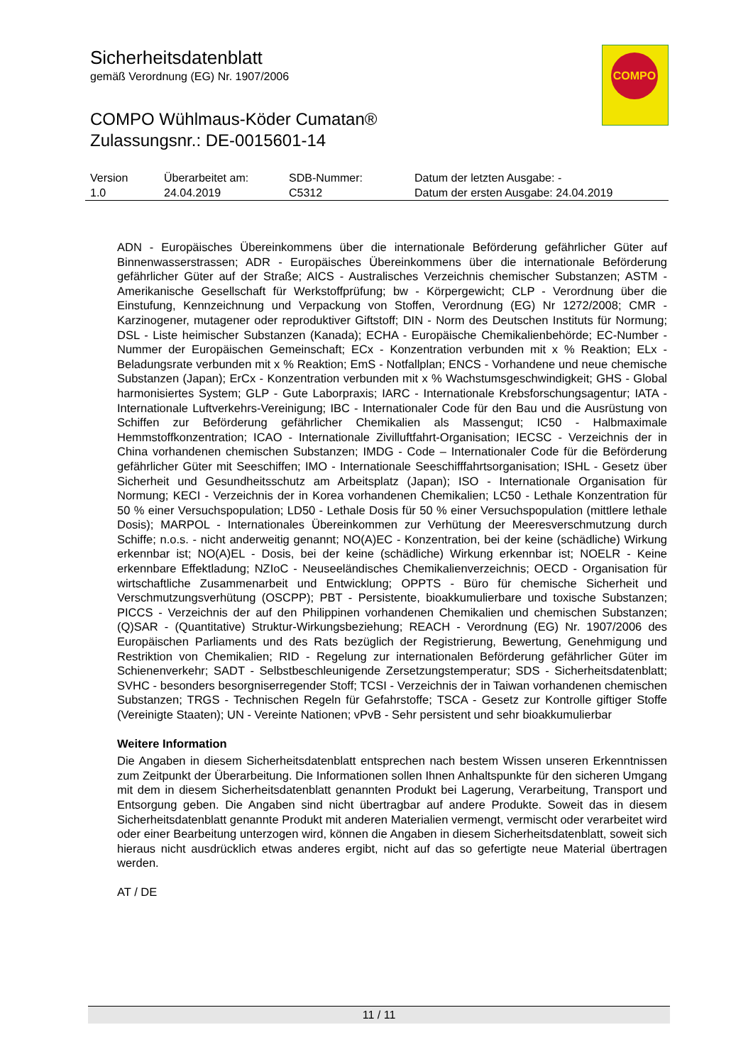Sicherheitsdatenblatt
gemäß Verordnung (EG) Nr. 1907/2006
COMPO Wühlmaus-Köder Cumatan®
Zulassungsnr.: DE-0015601-14
COMPO
| Version 1.0 | Überarbeitet am: 24.04.2019 | SDB-Nummer: C5312 | Datum der letzten Ausgabe: - Datum der ersten Ausgabe: 24.04.2019 |
ADN - Europäisches Übereinkommens über die internationale Beförderung gefährlicher Güter auf Binnenwasserstrassen; ADR - Europäisches Übereinkommens über die internationale Beförderung gefährlicher Güter auf der Straße; AICS - Australisches Verzeichnis chemischer Substanzen; ASTM - Amerikanische Gesellschaft für Werkstoffprüfung; bw - Körpergewicht; CLP - Verordnung über die Einstufung, Kennzeichnung und Verpackung von Stoffen, Verordnung (EG) Nr 1272/2008; CMR - Karzinogener, mutagener oder reproduktiver Giftstoff; DIN - Norm des Deutschen Instituts für Normung; DSL - Liste heimischer Substanzen (Kanada); ECHA - Europäische Chemikalienbehörde; EC-Number - Nummer der Europäischen Gemeinschaft; ECx - Konzentration verbunden mit x % Reaktion; ELx - Beladungsrate verbunden mit x % Reaktion; EmS - Notfallplan; ENCS - Vorhandene und neue chemische Substanzen (Japan); ErCx - Konzentration verbunden mit x % Wachstumsgeschwindigkeit; GHS - Global harmonisiertes System; GLP - Gute Laborpraxis; IARC - Internationale Krebsforschungsagentur; IATA - Internationale Luftverkehrs-Vereinigung; IBC - Internationaler Code für den Bau und die Ausrüstung von Schiffen zur Beförderung gefährlicher Chemikalien als Massengut; IC50 - Halbmaximale Hemmstoffkonzentration; ICAO - Internationale Zivilluftfahrt-Organisation; IECSC - Verzeichnis der in China vorhandenen chemischen Substanzen; IMDG - Code – Internationaler Code für die Beförderung gefährlicher Güter mit Seeschiffen; IMO - Internationale Seeschifffahrtsorganisation; ISHL - Gesetz über Sicherheit und Gesundheitsschutz am Arbeitsplatz (Japan); ISO - Internationale Organisation für Normung; KECI - Verzeichnis der in Korea vorhandenen Chemikalien; LC50 - Lethale Konzentration für 50 % einer Versuchspopulation; LD50 - Lethale Dosis für 50 % einer Versuchspopulation (mittlere lethale Dosis); MARPOL - Internationales Übereinkommen zur Verhütung der Meeresverschmutzung durch Schiffe; n.o.s. - nicht anderweitig genannt; NO(A)EC - Konzentration, bei der keine (schädliche) Wirkung erkennbar ist; NO(A)EL - Dosis, bei der keine (schädliche) Wirkung erkennbar ist; NOELR - Keine erkennbare Effektladung; NZIoC - Neuseeländisches Chemikalienverzeichnis; OECD - Organisation für wirtschaftliche Zusammenarbeit und Entwicklung; OPPTS - Büro für chemische Sicherheit und Verschmutzungsverhütung (OSCPP); PBT - Persistente, bioakkumulierbare und toxische Substanzen; PICCS - Verzeichnis der auf den Philippinen vorhandenen Chemikalien und chemischen Substanzen; (Q)SAR - (Quantitative) Struktur-Wirkungsbeziehung; REACH - Verordnung (EG) Nr. 1907/2006 des Europäischen Parliaments und des Rats bezüglich der Registrierung, Bewertung, Genehmigung und Restriktion von Chemikalien; RID - Regelung zur internationalen Beförderung gefährlicher Güter im Schienenverkehr; SADT - Selbstbeschleunigende Zersetzungstemperatur; SDS - Sicherheitsdatenblatt; SVHC - besonders besorgniserregender Stoff; TCSI - Verzeichnis der in Taiwan vorhandenen chemischen Substanzen; TRGS - Technischen Regeln für Gefahrstoffe; TSCA - Gesetz zur Kontrolle giftiger Stoffe (Vereinigte Staaten); UN - Vereinte Nationen; vPvB - Sehr persistent und sehr bioakkumulierbar
Weitere Information
Die Angaben in diesem Sicherheitsdatenblatt entsprechen nach bestem Wissen unseren Erkenntnissen zum Zeitpunkt der Überarbeitung. Die Informationen sollen Ihnen Anhaltspunkte für den sicheren Umgang mit dem in diesem Sicherheitsdatenblatt genannten Produkt bei Lagerung, Verarbeitung, Transport und Entsorgung geben. Die Angaben sind nicht übertragbar auf andere Produkte. Soweit das in diesem Sicherheitsdatenblatt genannte Produkt mit anderen Materialien vermengt, vermischt oder verarbeitet wird oder einer Bearbeitung unterzogen wird, können die Angaben in diesem Sicherheitsdatenblatt, soweit sich hieraus nicht ausdrücklich etwas anderes ergibt, nicht auf das so gefertigte neue Material übertragen werden.
AT / DE
11 / 11